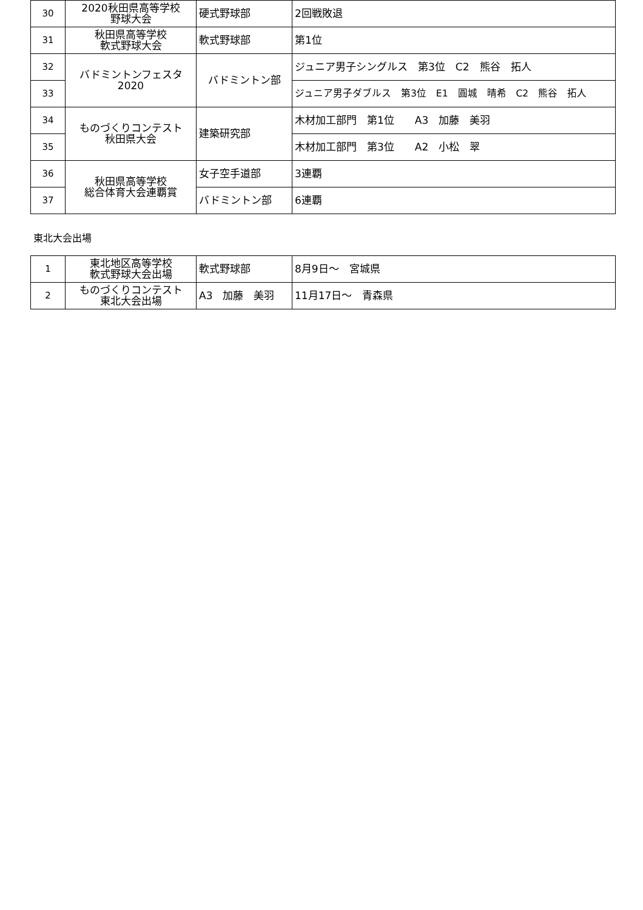| 30 | 2020秋田県高等学校 野球大会 | 硬式野球部 | 2回戦敗退 |
| 31 | 秋田県高等学校 軟式野球大会 | 軟式野球部 | 第1位 |
| 32 | バドミントンフェスタ 2020 | バドミントン部 | ジュニア男子シングルス 第3位 C2 熊谷 拓人 |
| 33 | | | ジュニア男子ダブルス 第3位 E1 圓城 晴希 C2 熊谷 拓人 |
| 34 | ものづくりコンテスト 秋田県大会 | 建築研究部 | 木材加工部門 第1位 A3 加藤 美羽 |
| 35 | | | 木材加工部門 第3位 A2 小松 翠 |
| 36 | 秋田県高等学校 総合体育大会連覇賞 | 女子空手道部 | 3連覇 |
| 37 | | バドミントン部 | 6連覇 |
東北大会出場
| 1 | 東北地区高等学校 軟式野球大会出場 | 軟式野球部 | 8月9日～ 宮城県 |
| 2 | ものづくりコンテスト 東北大会出場 | A3 加藤 美羽 | 11月17日～ 青森県 |